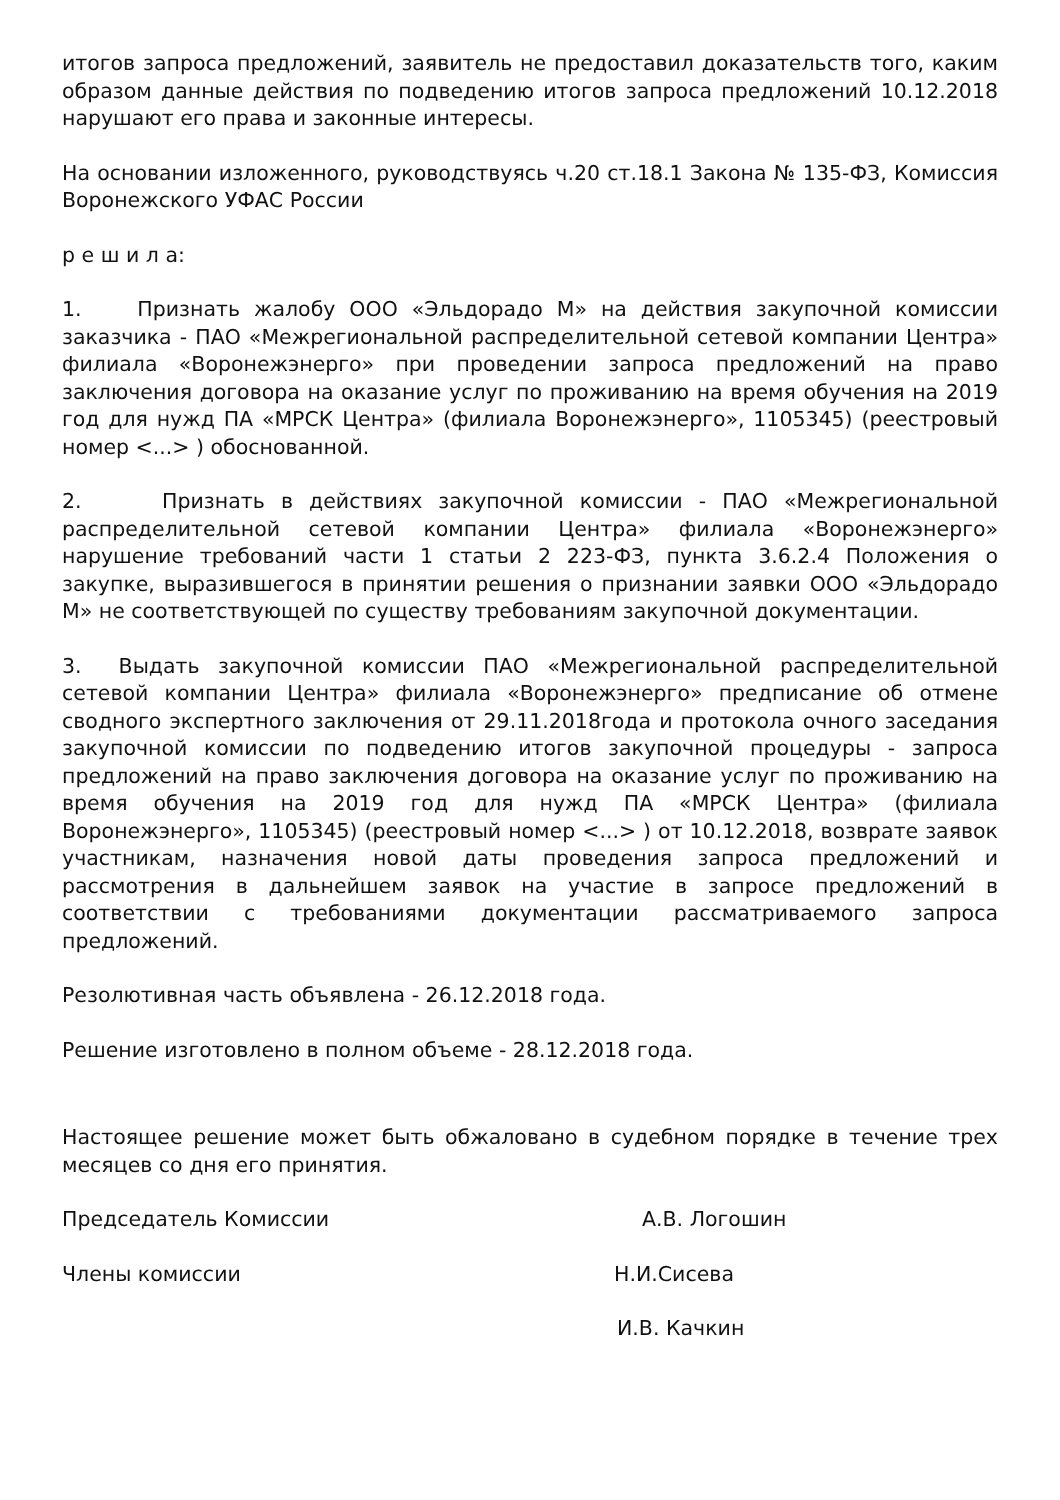итогов запроса предложений, заявитель не предоставил доказательств того, каким образом данные действия по подведению итогов запроса предложений 10.12.2018 нарушают его права и законные интересы.
На основании изложенного, руководствуясь ч.20 ст.18.1 Закона № 135-ФЗ, Комиссия Воронежского УФАС России
р е ш и л а:
1. Признать жалобу ООО «Эльдорадо М» на действия закупочной комиссии заказчика - ПАО «Межрегиональной распределительной сетевой компании Центра» филиала «Воронежэнерго» при проведении запроса предложений на право заключения договора на оказание услуг по проживанию на время обучения на 2019 год для нужд ПА «МРСК Центра» (филиала Воронежэнерго», 1105345) (реестровый номер <...> ) обоснованной.
2. Признать в действиях закупочной комиссии - ПАО «Межрегиональной распределительной сетевой компании Центра» филиала «Воронежэнерго» нарушение требований части 1 статьи 2 223-ФЗ, пункта 3.6.2.4 Положения о закупке, выразившегося в принятии решения о признании заявки ООО «Эльдорадо М» не соответствующей по существу требованиям закупочной документации.
3. Выдать закупочной комиссии ПАО «Межрегиональной распределительной сетевой компании Центра» филиала «Воронежэнерго» предписание об отмене сводного экспертного заключения от 29.11.2018года и протокола очного заседания закупочной комиссии по подведению итогов закупочной процедуры - запроса предложений на право заключения договора на оказание услуг по проживанию на время обучения на 2019 год для нужд ПА «МРСК Центра» (филиала Воронежэнерго», 1105345) (реестровый номер <...> ) от 10.12.2018, возврате заявок участникам, назначения новой даты проведения запроса предложений и рассмотрения в дальнейшем заявок на участие в запросе предложений в соответствии с требованиями документации рассматриваемого запроса предложений.
Резолютивная часть объявлена - 26.12.2018 года.
Решение изготовлено в полном объеме - 28.12.2018 года.
Настоящее решение может быть обжаловано в судебном порядке в течение трех месяцев со дня его принятия.
Председатель Комиссии А.В. Логошин
Члены комиссии Н.И.Сисева
И.В. Качкин